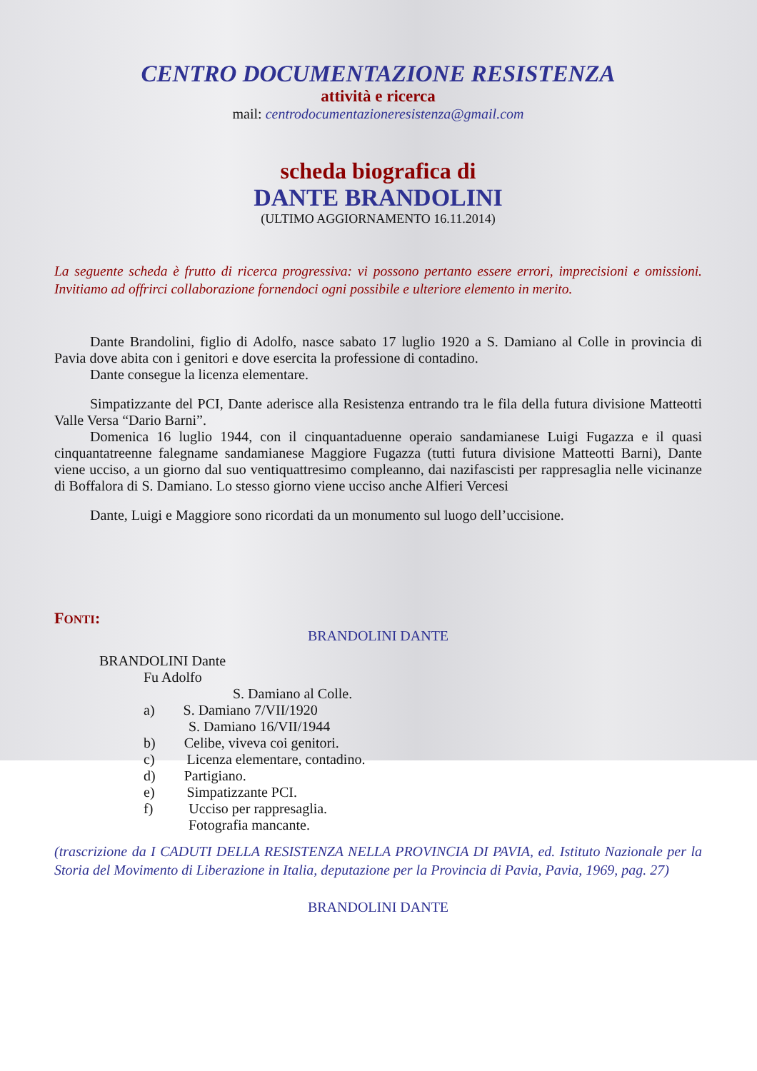CENTRO DOCUMENTAZIONE RESISTENZA
attività e ricerca
mail: centrodocumentazioneresistenza@gmail.com
scheda biografica di
DANTE BRANDOLINI
(ULTIMO AGGIORNAMENTO 16.11.2014)
La seguente scheda è frutto di ricerca progressiva: vi possono pertanto essere errori, imprecisioni e omissioni. Invitiamo ad offrirci collaborazione fornendoci ogni possibile e ulteriore elemento in merito.
Dante Brandolini, figlio di Adolfo, nasce sabato 17 luglio 1920 a S. Damiano al Colle in provincia di Pavia dove abita con i genitori e dove esercita la professione di contadino.
Dante consegue la licenza elementare.
Simpatizzante del PCI, Dante aderisce alla Resistenza entrando tra le fila della futura divisione Matteotti Valle Versa “Dario Barni”.
Domenica 16 luglio 1944, con il cinquantaduenne operaio sandamianese Luigi Fugazza e il quasi cinquantatreenne falegname sandamianese Maggiore Fugazza (tutti futura divisione Matteotti Barni), Dante viene ucciso, a un giorno dal suo ventiquattresimo compleanno, dai nazifascisti per rappresaglia nelle vicinanze di Boffalora di S. Damiano. Lo stesso giorno viene ucciso anche Alfieri Vercesi
Dante, Luigi e Maggiore sono ricordati da un monumento sul luogo dell’uccisione.
FONTI:
BRANDOLINI DANTE
BRANDOLINI Dante
Fu Adolfo
S. Damiano al Colle.
a) S. Damiano 7/VII/1920
S. Damiano 16/VII/1944
b) Celibe, viveva coi genitori.
c) Licenza elementare, contadino.
d) Partigiano.
e) Simpatizzante PCI.
f) Ucciso per rappresaglia.
Fotografia mancante.
(trascrizione da I CADUTI DELLA RESISTENZA NELLA PROVINCIA DI PAVIA, ed. Istituto Nazionale per la Storia del Movimento di Liberazione in Italia, deputazione per la Provincia di Pavia, Pavia, 1969, pag. 27)
BRANDOLINI DANTE